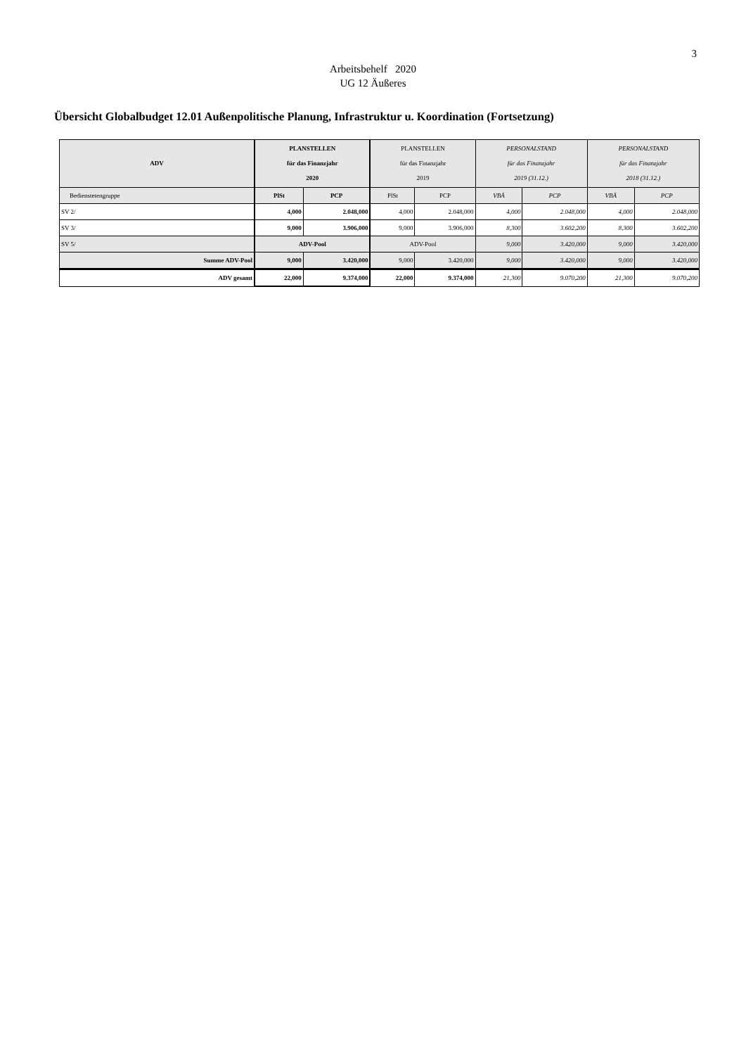3
Arbeitsbehelf 2020
UG 12 Äußeres
Übersicht Globalbudget 12.01 Außenpolitische Planung, Infrastruktur u. Koordination (Fortsetzung)
| ADV | PLANSTELLEN für das Finanzjahr 2020 | | PLANSTELLEN für das Finanzjahr 2019 | | PERSONALSTAND für das Finanzjahr 2019 (31.12.) | | PERSONALSTAND für das Finanzjahr 2018 (31.12.) | |
| --- | --- | --- | --- | --- | --- | --- | --- | --- |
| Bedienstetengruppe | PlSt | PCP | PlSt | PCP | VBÄ | PCP | VBÄ | PCP |
| SV 2/ | 4,000 | 2.048,000 | 4,000 | 2.048,000 | 4,000 | 2.048,000 | 4,000 | 2.048,000 |
| SV 3/ | 9,000 | 3.906,000 | 9,000 | 3.906,000 | 8,300 | 3.602,200 | 8,300 | 3.602,200 |
| SV 5/ | ADV-Pool | | ADV-Pool | | 9,000 | 3.420,000 | 9,000 | 3.420,000 |
| Summe ADV-Pool | 9,000 | 3.420,000 | 9,000 | 3.420,000 | 9,000 | 3.420,000 | 9,000 | 3.420,000 |
| ADV gesamt | 22,000 | 9.374,000 | 22,000 | 9.374,000 | 21,300 | 9.070,200 | 21,300 | 9.070,200 |